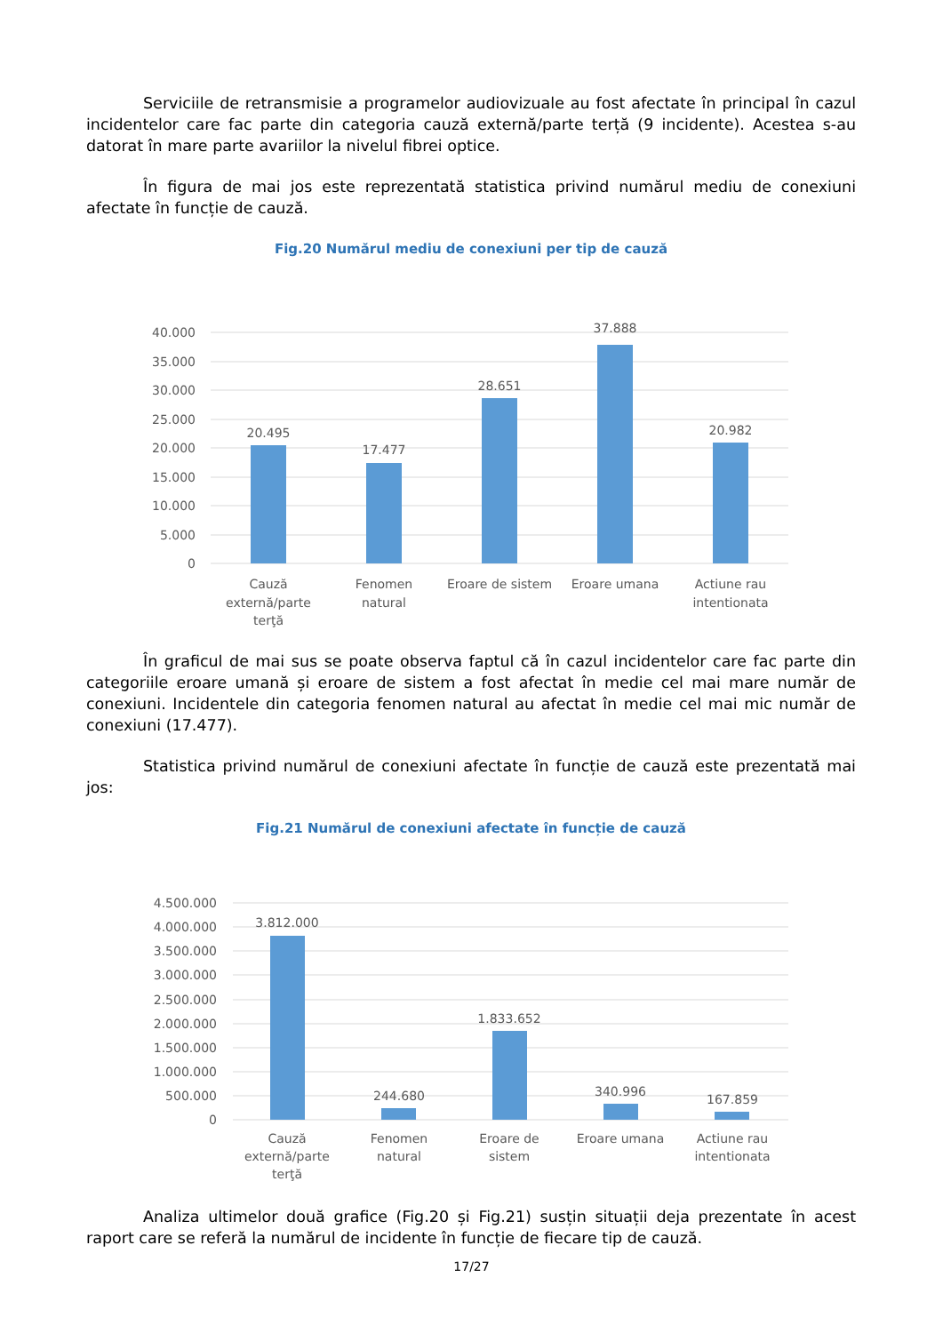Serviciile de retransmisie a programelor audiovizuale au fost afectate în principal în cazul incidentelor care fac parte din categoria cauză externă/parte terță (9 incidente). Acestea s-au datorat în mare parte avariilor la nivelul fibrei optice.
În figura de mai jos este reprezentată statistica privind numărul mediu de conexiuni afectate în funcție de cauză.
Fig.20 Numărul mediu de conexiuni per tip de cauză
40.000
35.000
30.000
25.000
20.000
15.000
10.000
5.000
0
20.495
17.477
28.651
37.888
20.982
Cauză
externă/parte
terţă
Fenomen
natural
Eroare de sistem
Eroare umana
Actiune rau
intentionata
În graficul de mai sus se poate observa faptul că în cazul incidentelor care fac parte din categoriile eroare umană și eroare de sistem a fost afectat în medie cel mai mare număr de conexiuni. Incidentele din categoria fenomen natural au afectat în medie cel mai mic număr de conexiuni (17.477).
Statistica privind numărul de conexiuni afectate în funcție de cauză este prezentată mai jos:
Fig.21 Numărul de conexiuni afectate în funcție de cauză
4.500.000
4.000.000
3.500.000
3.000.000
2.500.000
2.000.000
1.500.000
1.000.000
500.000
0
3.812.000
244.680
1.833.652
340.996
167.859
Cauză
externă/parte
terţă
Fenomen
natural
Eroare de
sistem
Eroare umana
Actiune rau
intentionata
Analiza ultimelor două grafice (Fig.20 și Fig.21) susțin situații deja prezentate în acest raport care se referă la numărul de incidente în funcție de fiecare tip de cauză.
17/27